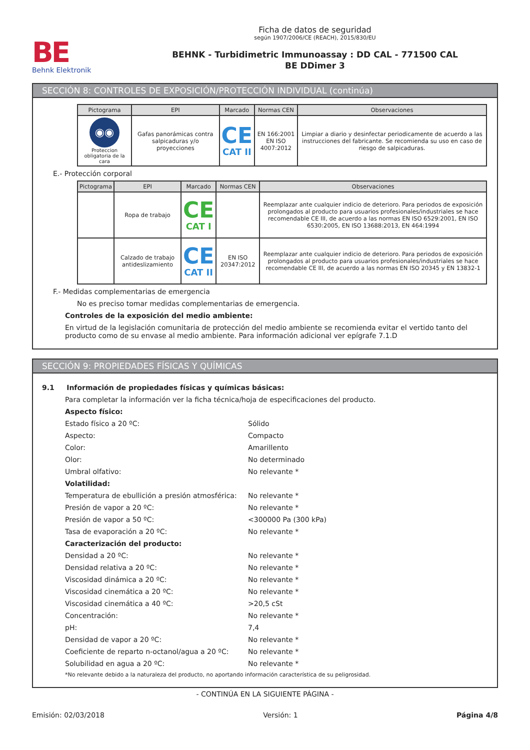BE
Behnk Elektronik
Ficha de datos de seguridad
según 1907/2006/CE (REACH), 2015/830/EU
BEHNK - Turbidimetric Immunoassay : DD CAL - 771500 CAL
BE DDimer 3
SECCIÓN 8: CONTROLES DE EXPOSICIÓN/PROTECCIÓN INDIVIDUAL (continúa)
| Pictograma | EPI | Marcado | Normas CEN | Observaciones |
| --- | --- | --- | --- | --- |
| ◉◉ Proteccion obligatoria de la cara | Gafas panorámicas contra salpicaduras y/o proyecciones | CE CAT II | EN 166:2001 EN ISO 4007:2012 | Limpiar a diario y desinfectar periodicamente de acuerdo a las instrucciones del fabricante. Se recomienda su uso en caso de riesgo de salpicaduras. |
E.- Protección corporal
| Pictograma | EPI | Marcado | Normas CEN | Observaciones |
| --- | --- | --- | --- | --- |
| | Ropa de trabajo | CE CAT I | | Reemplazar ante cualquier indicio de deterioro. Para periodos de exposición prolongados al producto para usuarios profesionales/industriales se hace recomendable CE III, de acuerdo a las normas EN ISO 6529:2001, EN ISO 6530:2005, EN ISO 13688:2013, EN 464:1994 |
| | Calzado de trabajo antideslizamiento | CE CAT II | EN ISO 20347:2012 | Reemplazar ante cualquier indicio de deterioro. Para periodos de exposición prolongados al producto para usuarios profesionales/industriales se hace recomendable CE III, de acuerdo a las normas EN ISO 20345 y EN 13832-1 |
F.- Medidas complementarias de emergencia
No es preciso tomar medidas complementarias de emergencia.
Controles de la exposición del medio ambiente:
En virtud de la legislación comunitaria de protección del medio ambiente se recomienda evitar el vertido tanto del producto como de su envase al medio ambiente. Para información adicional ver epígrafe 7.1.D
SECCIÓN 9: PROPIEDADES FÍSICAS Y QUÍMICAS
9.1 Información de propiedades físicas y químicas básicas:
Para completar la información ver la ficha técnica/hoja de especificaciones del producto.
Aspecto físico:
Estado físico a 20 ºC: Sólido
Aspecto: Compacto
Color: Amarillento
Olor: No determinado
Umbral olfativo: No relevante *
Volatilidad:
Temperatura de ebullición a presión atmosférica: No relevante *
Presión de vapor a 20 ºC: No relevante *
Presión de vapor a 50 ºC: <300000 Pa (300 kPa)
Tasa de evaporación a 20 ºC: No relevante *
Caracterización del producto:
Densidad a 20 ºC: No relevante *
Densidad relativa a 20 ºC: No relevante *
Viscosidad dinámica a 20 ºC: No relevante *
Viscosidad cinemática a 20 ºC: No relevante *
Viscosidad cinemática a 40 ºC: >20,5 cSt
Concentración: No relevante *
pH: 7,4
Densidad de vapor a 20 ºC: No relevante *
Coeficiente de reparto n-octanol/agua a 20 ºC: No relevante *
Solubilidad en agua a 20 ºC: No relevante *
*No relevante debido a la naturaleza del producto, no aportando información característica de su peligrosidad.
- CONTINÚA EN LA SIGUIENTE PÁGINA -
Emisión: 02/03/2018 Versión: 1 Página 4/8